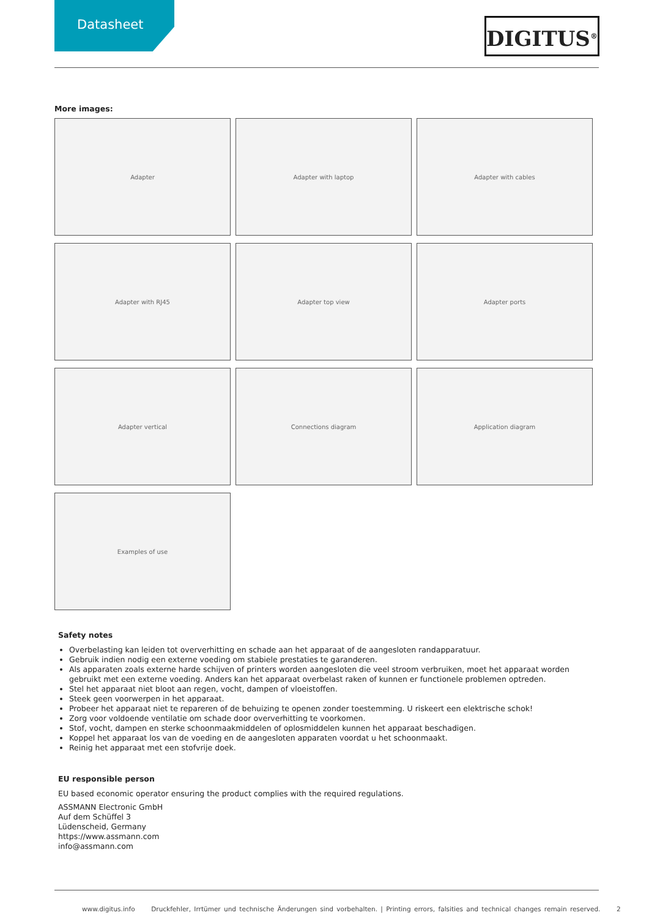Datasheet
DIGITUS<sup>®</sup>
More images:
Adapter
Adapter with laptop
Adapter with cables
Adapter with RJ45
Adapter top view
Adapter ports
Adapter vertical
Connections diagram
Application diagram
Examples of use
Safety notes
Overbelasting kan leiden tot oververhitting en schade aan het apparaat of de aangesloten randapparatuur.
Gebruik indien nodig een externe voeding om stabiele prestaties te garanderen.
Als apparaten zoals externe harde schijven of printers worden aangesloten die veel stroom verbruiken, moet het apparaat worden gebruikt met een externe voeding. Anders kan het apparaat overbelast raken of kunnen er functionele problemen optreden.
Stel het apparaat niet bloot aan regen, vocht, dampen of vloeistoffen.
Steek geen voorwerpen in het apparaat.
Probeer het apparaat niet te repareren of de behuizing te openen zonder toestemming. U riskeert een elektrische schok!
Zorg voor voldoende ventilatie om schade door oververhitting te voorkomen.
Stof, vocht, dampen en sterke schoonmaakmiddelen of oplosmiddelen kunnen het apparaat beschadigen.
Koppel het apparaat los van de voeding en de aangesloten apparaten voordat u het schoonmaakt.
Reinig het apparaat met een stofvrije doek.
EU responsible person
EU based economic operator ensuring the product complies with the required regulations.
ASSMANN Electronic GmbH
Auf dem Schüffel 3
Lüdenscheid, Germany
https://www.assmann.com
info@assmann.com
www.digitus.info Druckfehler, Irrtümer und technische Änderungen sind vorbehalten. | Printing errors, falsities and technical changes remain reserved. 2